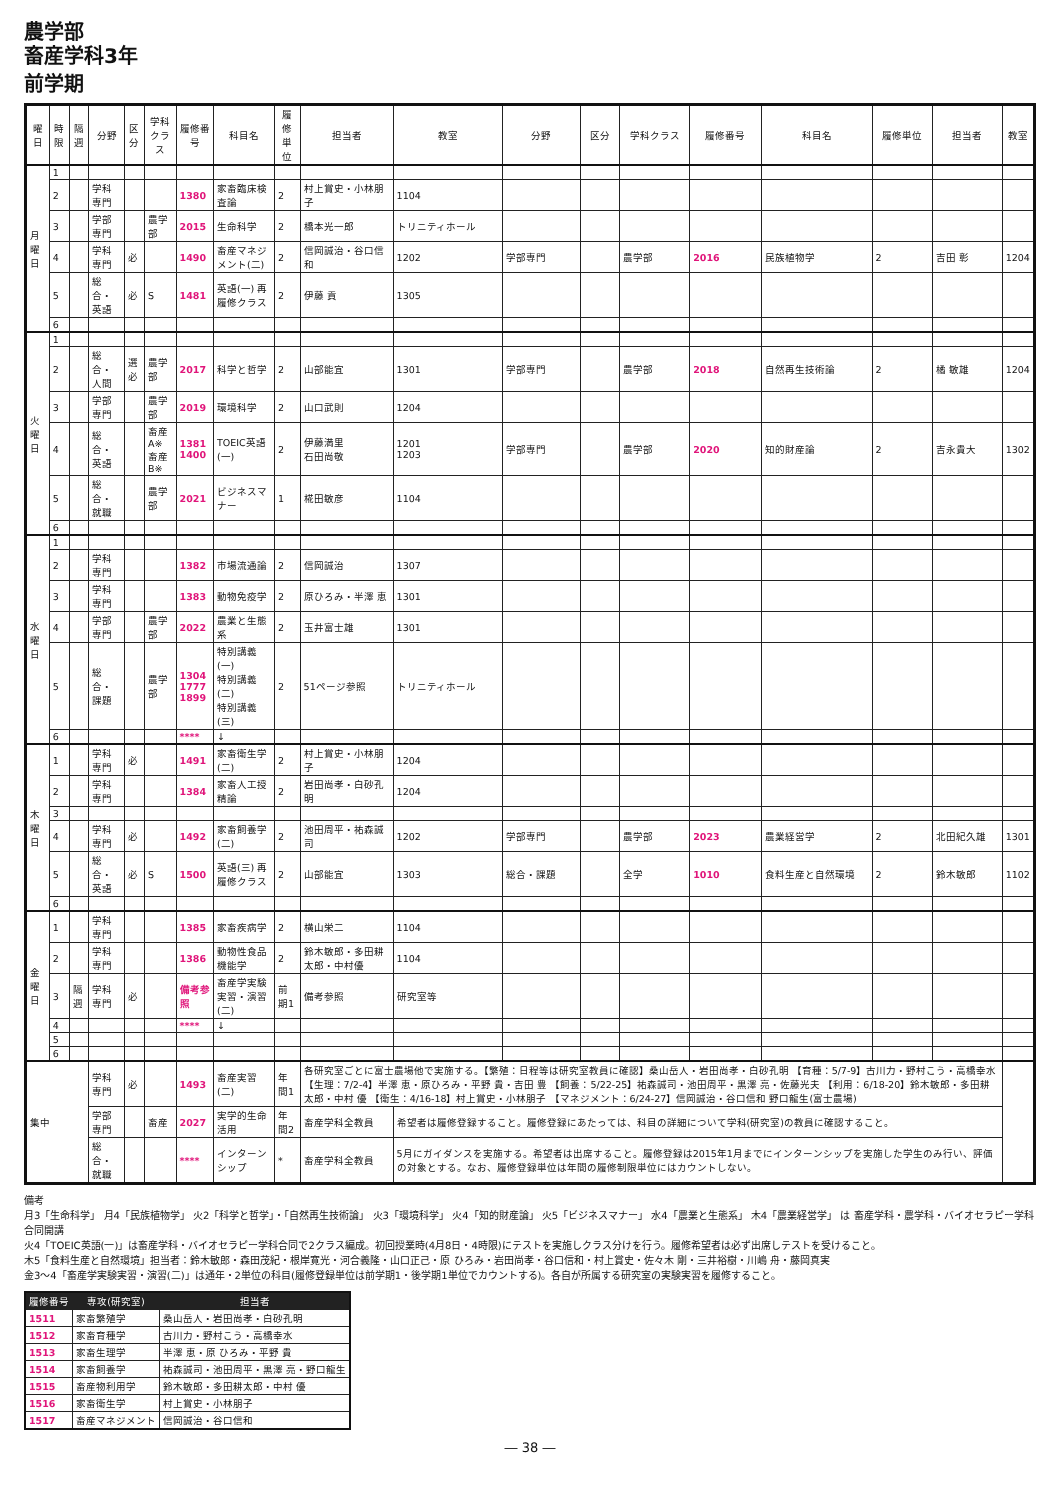農学部
畜産学科3年
前学期
| 曜日 | 時限 | 隔週 | 分野 | 区分 | 学科クラス | 履修番号 | 科目名 | 履修単位 | 担当者 | 教室 | 分野 | 区分 | 学科クラス | 履修番号 | 科目名 | 履修単位 | 担当者 | 教室 |
| --- | --- | --- | --- | --- | --- | --- | --- | --- | --- | --- | --- | --- | --- | --- | --- | --- | --- | --- |
| 月曜日 | 1 | | | | | | | | | | | | | | | | | |
| | 2 | | 学科専門 | | | 1380 | 家畜臨床検査論 | 2 | 村上賞史・小林朋子 | 1104 | | | | | | | | |
| | 3 | | 学部専門 | | 農学部 | 2015 | 生命科学 | 2 | 橋本光一郎 | トリニティホール | | | | | | | | |
| | 4 | | 学科専門 | 必 | | 1490 | 畜産マネジメント(二) | 2 | 信岡誠治・谷口信和 | 1202 | 学部専門 | | 農学部 | 2016 | 民族植物学 | 2 | 吉田 彰 | 1204 |
| | 5 | | 総合・英語 | 必 | S | 1481 | 英語(一) 再履修クラス | 2 | 伊藤 貢 | 1305 | | | | | | | | |
| | 6 | | | | | | | | | | | | | | | | | |
| 火曜日 | 1 | | | | | | | | | | | | | | | | | |
| | 2 | | 総合・人間 | 選必 | 農学部 | 2017 | 科学と哲学 | 2 | 山部能宜 | 1301 | 学部専門 | | 農学部 | 2018 | 自然再生技術論 | 2 | 橘 敏雄 | 1204 |
| | 3 | | 学部専門 | | 農学部 | 2019 | 環境科学 | 2 | 山口武則 | 1204 | | | | | | | | |
| | 4 | | 総合・英語 | | 畜産A※ 畜産B※ | 1381 1400 | TOEIC英語(一) | 2 | 伊藤満里 石田尚敬 | 1201 1203 | 学部専門 | | 農学部 | 2020 | 知的財産論 | 2 | 吉永貴大 | 1302 |
| | 5 | | 総合・就職 | | 農学部 | 2021 | ビジネスマナー | 1 | 椛田敏彦 | 1104 | | | | | | | | |
| | 6 | | | | | | | | | | | | | | | | | |
| 水曜日 | 1 | | | | | | | | | | | | | | | | | |
| | 2 | | 学科専門 | | | 1382 | 市場流通論 | 2 | 信岡誠治 | 1307 | | | | | | | | |
| | 3 | | 学科専門 | | | 1383 | 動物免疫学 | 2 | 原ひろみ・半澤 恵 | 1301 | | | | | | | | |
| | 4 | | 学部専門 | | 農学部 | 2022 | 農業と生態系 | 2 | 玉井富士雄 | 1301 | | | | | | | | |
| | 5 | | 総合・課題 | | 農学部 | 1304 1777 1899 | 特別講義(一) 特別講義(二) 特別講義(三) | 2 | 51ページ参照 | トリニティホール | | | | | | | | |
| | 6 | | | | | **** | ↓ | | | | | | | | | | | |
| 木曜日 | 1 | | 学科専門 | 必 | | 1491 | 家畜衛生学(二) | 2 | 村上賞史・小林朋子 | 1204 | | | | | | | | |
| | 2 | | 学科専門 | | | 1384 | 家畜人工授精論 | 2 | 岩田尚孝・白砂孔明 | 1204 | | | | | | | | |
| | 3 | | | | | | | | | | | | | | | | | |
| | 4 | | 学科専門 | 必 | | 1492 | 家畜飼養学(二) | 2 | 池田周平・祐森誠司 | 1202 | 学部専門 | | 農学部 | 2023 | 農業経営学 | 2 | 北田紀久雄 | 1301 |
| | 5 | | 総合・英語 | 必 | S | 1500 | 英語(三) 再履修クラス | 2 | 山部能宜 | 1303 | 総合・課題 | | 全学 | 1010 | 食料生産と自然環境 | 2 | 鈴木敏郎 | 1102 |
| | 6 | | | | | | | | | | | | | | | | | |
| 金曜日 | 1 | | 学科専門 | | | 1385 | 家畜疾病学 | 2 | 横山栄二 | 1104 | | | | | | | | |
| | 2 | | 学科専門 | | | 1386 | 動物性食品機能学 | 2 | 鈴木敏郎・多田耕太郎・中村優 | 1104 | | | | | | | | |
| | 3 | 隔週 | 学科専門 | 必 | | 備考参照 | 畜産学実験実習・演習(二) | 前期1 | 備考参照 | 研究室等 | | | | | | | | |
| | 4 | | | | | **** | ↓ | | | | | | | | | | | |
| | 5 | | | | | | | | | | | | | | | | | |
| | 6 | | | | | | | | | | | | | | | | | |
| 集中 | | | 学科専門 | 必 | | 1493 | 畜産実習(二) | 年間1 | 各研究室ごとに富士農場他で実施する。【繁殖：日程等は研究室教員に確認】桑山岳人・岩田尚孝・白砂孔明 【育種：5/7-9】古川力・野村こう・高橋幸水 【生理：7/2-4】半澤 恵・原ひろみ・平野 貴・吉田 豊 【飼養：5/22-25】祐森誠司・池田周平・黒澤 亮・佐藤光夫 【利用：6/18-20】鈴木敏郎・多田耕太郎・中村 優 【衛生：4/16-18】村上賞史・小林朋子 【マネジメント：6/24-27】信岡誠治・谷口信和 野口龍生(富士農場) | | | | | | | | | |
| | | | 学部専門 | | 畜産 | 2027 | 実学的生命活用 | 年間2 | 畜産学科全教員 | 希望者は履修登録すること。履修登録にあたっては、科目の詳細について学科(研究室)の教員に確認すること。 | | | | | | | | |
| | | | 総合・就職 | | | **** | インターンシップ | * | 畜産学科全教員 | 5月にガイダンスを実施する。希望者は出席すること。履修登録は2015年1月までにインターンシップを実施した学生のみ行い、評価の対象とする。なお、履修登録単位は年間の履修制限単位にはカウントしない。 | | | | | | | | |
備考
月3「生命科学」 月4「民族植物学」 火2「科学と哲学」・「自然再生技術論」 火3「環境科学」 火4「知的財産論」 火5「ビジネスマナー」 水4「農業と生態系」 木4「農業経営学」 は 畜産学科・農学科・バイオセラピー学科合同開講
火4「TOEIC英語(一)」は畜産学科・バイオセラピー学科合同で2クラス編成。初回授業時(4月8日・4時限)にテストを実施しクラス分けを行う。履修希望者は必ず出席しテストを受けること。
木5「食料生産と自然環境」担当者：鈴木敏郎・森田茂紀・根岸寛光・河合義隆・山口正己・原 ひろみ・岩田尚孝・谷口信和・村上賞史・佐々木 剛・三井裕樹・川嶋 舟・藤岡真実
金3～4「畜産学実験実習・演習(二)」は通年・2単位の科目(履修登録単位は前学期1・後学期1単位でカウントする)。各自が所属する研究室の実験実習を履修すること。
| 履修番号 | 専攻(研究室) | 担当者 |
| --- | --- | --- |
| 1511 | 家畜繁殖学 | 桑山岳人・岩田尚孝・白砂孔明 |
| 1512 | 家畜育種学 | 古川力・野村こう・高橋幸水 |
| 1513 | 家畜生理学 | 半澤 恵・原 ひろみ・平野 貴 |
| 1514 | 家畜飼養学 | 祐森誠司・池田周平・黒澤 亮・野口龍生 |
| 1515 | 畜産物利用学 | 鈴木敏郎・多田耕太郎・中村 優 |
| 1516 | 家畜衛生学 | 村上賞史・小林朋子 |
| 1517 | 畜産マネジメント | 信岡誠治・谷口信和 |
― 38 ―